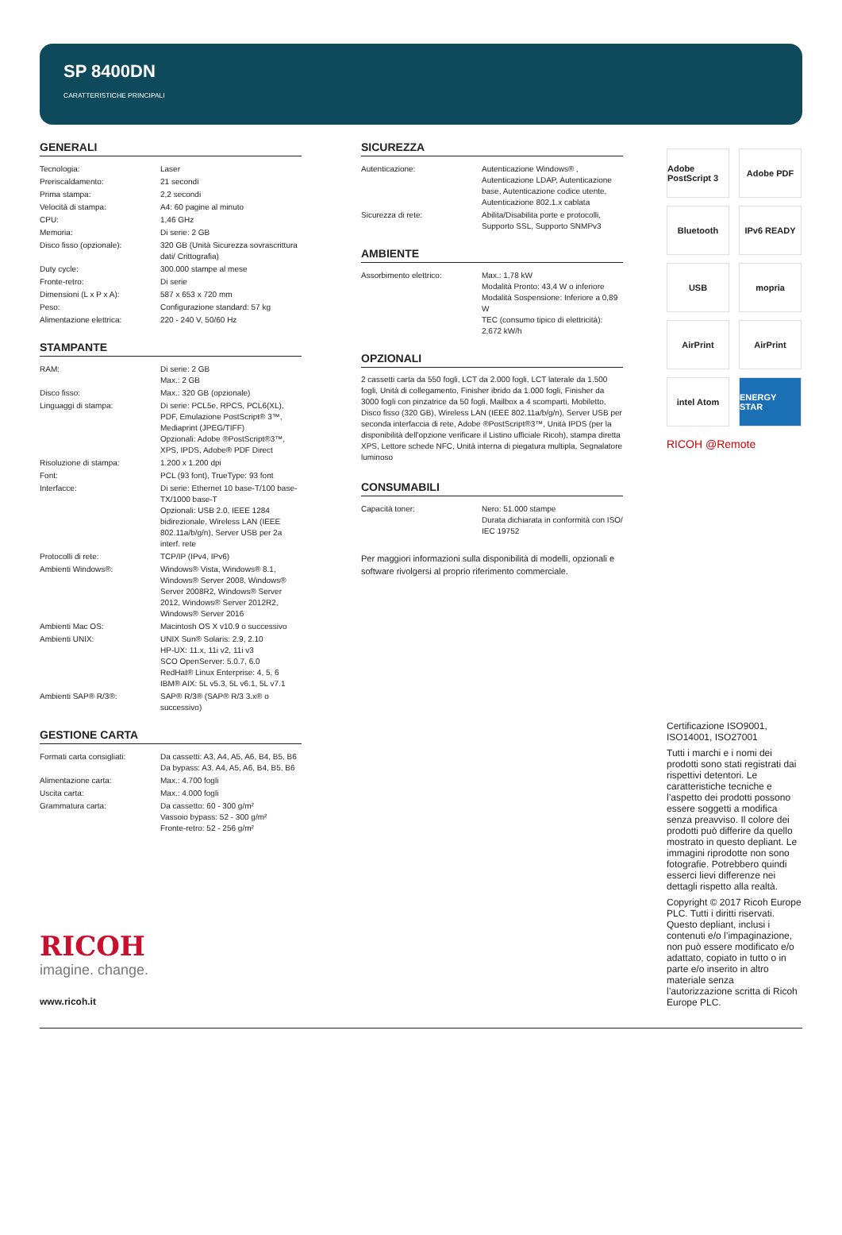SP 8400DN
CARATTERISTICHE PRINCIPALI
GENERALI
| Tecnologia: | Laser |
| Preriscaldamento: | 21 secondi |
| Prima stampa: | 2,2 secondi |
| Velocità di stampa: | A4: 60 pagine al minuto |
| CPU: | 1,46 GHz |
| Memoria: | Di serie: 2 GB |
| Disco fisso (opzionale): | 320 GB (Unità Sicurezza sovrascrittura dati/ Crittografia) |
| Duty cycle: | 300.000 stampe al mese |
| Fronte-retro: | Di serie |
| Dimensioni (L x P x A): | 587 x 653 x 720 mm |
| Peso: | Configurazione standard: 57 kg |
| Alimentazione elettrica: | 220 - 240 V, 50/60 Hz |
STAMPANTE
| RAM: | Di serie: 2 GB Max.: 2 GB |
| Disco fisso: | Max.: 320 GB (opzionale) |
| Linguaggi di stampa: | Di serie: PCL5e, RPCS, PCL6(XL), PDF, Emulazione PostScript® 3™, Mediaprint (JPEG/TIFF) Opzionali: Adobe ®PostScript®3™, XPS, IPDS, Adobe® PDF Direct |
| Risoluzione di stampa: | 1.200 x 1.200 dpi |
| Font: | PCL (93 font), TrueType: 93 font |
| Interfacce: | Di serie: Ethernet 10 base-T/100 base-TX/1000 base-T Opzionali: USB 2.0, IEEE 1284 bidirezionale, Wireless LAN (IEEE 802.11a/b/g/n), Server USB per 2a interf. rete |
| Protocolli di rete: | TCP/IP (IPv4, IPv6) |
| Ambienti Windows®: | Windows® Vista, Windows® 8.1, Windows® Server 2008, Windows® Server 2008R2, Windows® Server 2012, Windows® Server 2012R2, Windows® Server 2016 |
| Ambienti Mac OS: | Macintosh OS X v10.9 o successivo |
| Ambienti UNIX: | UNIX Sun® Solaris: 2.9, 2.10 HP-UX: 11.x, 11i v2, 11i v3 SCO OpenServer: 5.0.7, 6.0 RedHat® Linux Enterprise: 4, 5, 6 IBM® AIX: 5L v5.3, 5L v6.1, 5L v7.1 |
| Ambienti SAP® R/3®: | SAP® R/3® (SAP® R/3 3.x® o successivo) |
GESTIONE CARTA
| Formati carta consigliati: | Da cassetti: A3, A4, A5, A6, B4, B5, B6 Da bypass: A3, A4, A5, A6, B4, B5, B6 |
| Alimentazione carta: | Max.: 4.700 fogli |
| Uscita carta: | Max.: 4.000 fogli |
| Grammatura carta: | Da cassetto: 60 - 300 g/m² Vassoio bypass: 52 - 300 g/m² Fronte-retro: 52 - 256 g/m² |
RICOH
imagine. change.
www.ricoh.it
SICUREZZA
| Autenticazione: | Autenticazione Windows® , Autenticazione LDAP, Autenticazione base, Autenticazione codice utente, Autenticazione 802.1.x cablata |
| Sicurezza di rete: | Abilita/Disabilita porte e protocolli, Supporto SSL, Supporto SNMPv3 |
AMBIENTE
| Assorbimento elettrico: | Max.: 1,78 kW Modalità Pronto: 43,4 W o inferiore Modalità Sospensione: Inferiore a 0,89 W TEC (consumo tipico di elettricità): 2,672 kW/h |
OPZIONALI
2 cassetti carta da 550 fogli, LCT da 2.000 fogli, LCT laterale da 1.500 fogli, Unità di collegamento, Finisher ibrido da 1.000 fogli, Finisher da 3000 fogli con pinzatrice da 50 fogli, Mailbox a 4 scomparti, Mobiletto, Disco fisso (320 GB), Wireless LAN (IEEE 802.11a/b/g/n), Server USB per seconda interfaccia di rete, Adobe ®PostScript®3™, Unità IPDS (per la disponibilità dell'opzione verificare il Listino ufficiale Ricoh), stampa diretta XPS, Lettore schede NFC, Unità interna di piegatura multipla, Segnalatore luminoso
CONSUMABILI
| Capacità toner: | Nero: 51.000 stampe Durata dichiarata in conformità con ISO/ IEC 19752 |
Per maggiori informazioni sulla disponibilità di modelli, opzionali e software rivolgersi al proprio riferimento commerciale.
Adobe PostScript 3
Adobe PDF
Bluetooth
IPv6 READY
USB
mopria
AirPrint
AirPrint
intel Atom
ENERGY STAR
RICOH @Remote
Certificazione ISO9001, ISO14001, ISO27001
Tutti i marchi e i nomi dei prodotti sono stati registrati dai rispettivi detentori. Le caratteristiche tecniche e l’aspetto dei prodotti possono essere soggetti a modifica senza preavviso. Il colore dei prodotti può differire da quello mostrato in questo depliant. Le immagini riprodotte non sono fotografie. Potrebbero quindi esserci lievi differenze nei dettagli rispetto alla realtà.
Copyright © 2017 Ricoh Europe PLC. Tutti i diritti riservati. Questo depliant, inclusi i contenuti e/o l’impaginazione, non può essere modificato e/o adattato, copiato in tutto o in parte e/o inserito in altro materiale senza l’autorizzazione scritta di Ricoh Europe PLC.